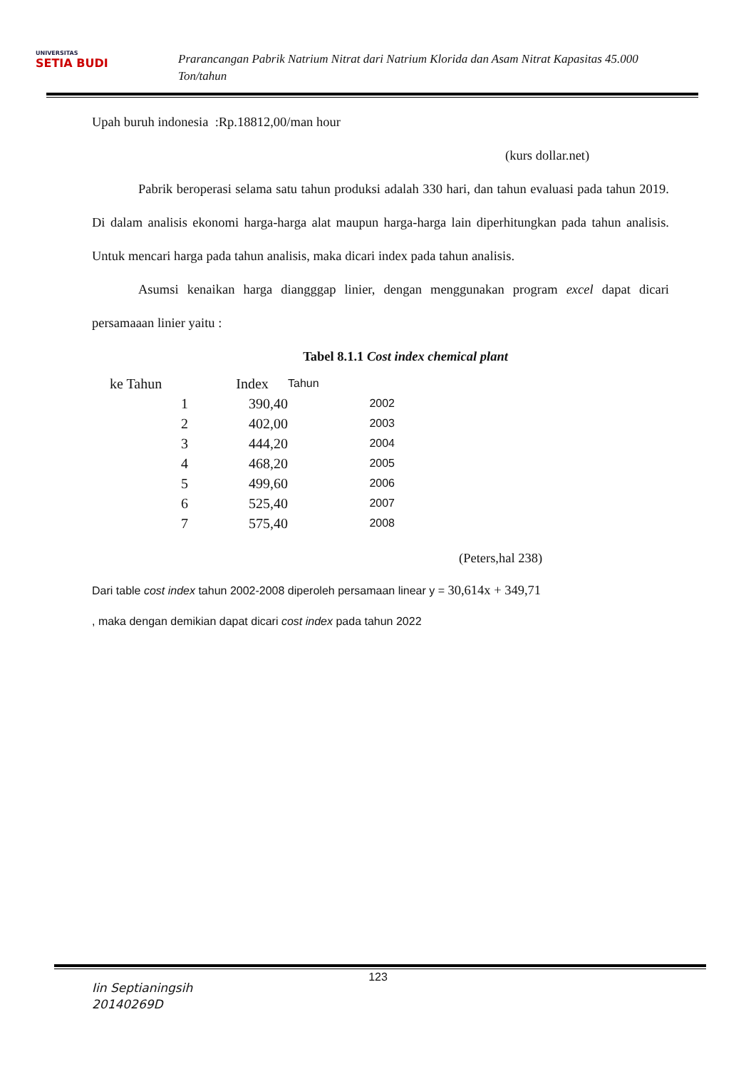UNIVERSITAS
SETIA BUDI
Prarancangan Pabrik Natrium Nitrat dari Natrium Klorida dan Asam Nitrat Kapasitas 45.000 Ton/tahun
Upah buruh indonesia :Rp.18812,00/man hour
(kurs dollar.net)
Pabrik beroperasi selama satu tahun produksi adalah 330 hari, dan tahun evaluasi pada tahun 2019. Di dalam analisis ekonomi harga-harga alat maupun harga-harga lain diperhitungkan pada tahun analisis. Untuk mencari harga pada tahun analisis, maka dicari index pada tahun analisis.
Asumsi kenaikan harga diangggap linier, dengan menggunakan program excel dapat dicari persamaaan linier yaitu :
Tabel 8.1.1 Cost index chemical plant
| ke Tahun | | Index | Tahun |
| | 1 | 390,40 | 2002 |
| | 2 | 402,00 | 2003 |
| | 3 | 444,20 | 2004 |
| | 4 | 468,20 | 2005 |
| | 5 | 499,60 | 2006 |
| | 6 | 525,40 | 2007 |
| | 7 | 575,40 | 2008 |
(Peters,hal 238)
Dari table cost index tahun 2002-2008 diperoleh persamaan linear y = 30,614x + 349,71
, maka dengan demikian dapat dicari cost index pada tahun 2022
123
Iin Septianingsih
20140269D